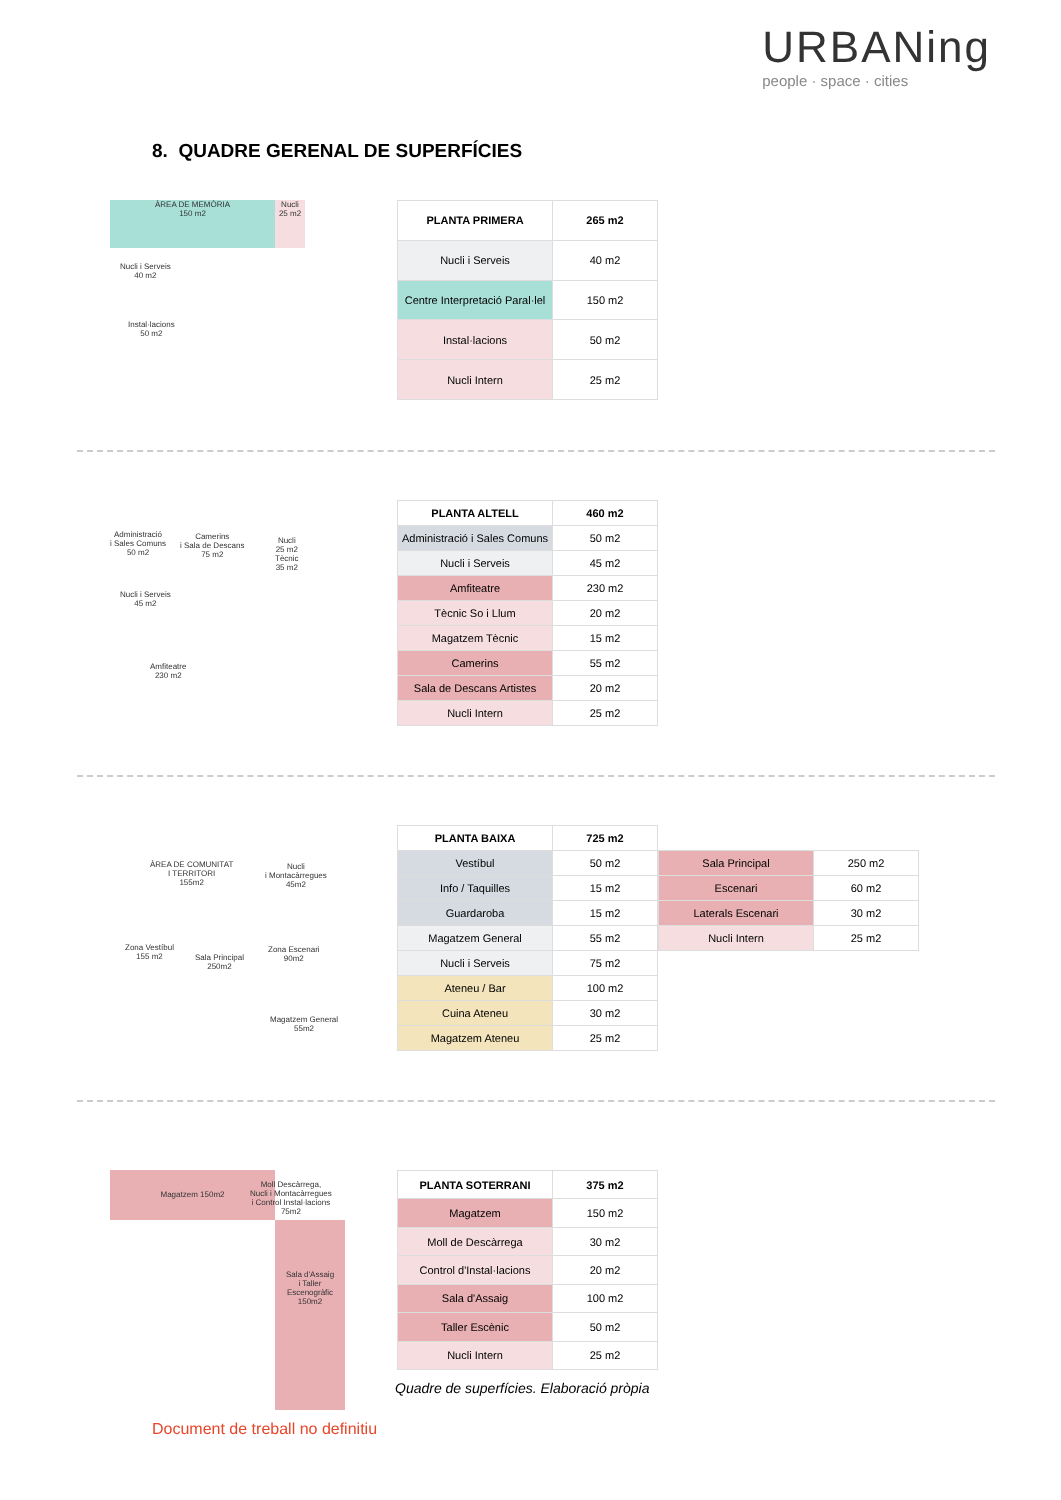URBANing
people · space · cities
8. QUADRE GERENAL DE SUPERFÍCIES
ÀREA DE MEMÒRIA
150 m2
Nucli
25 m2
Nucli i Serveis
40 m2
Instal·lacions
50 m2
| PLANTA PRIMERA | 265 m2 |
| --- | --- |
| Nucli i Serveis | 40 m2 |
| Centre Interpretació Paral·lel | 150 m2 |
| Instal·lacions | 50 m2 |
| Nucli Intern | 25 m2 |
Administració
i Sales Comuns
50 m2
Camerins
i Sala de Descans
75 m2
Nucli
25 m2
Tècnic
35 m2
Nucli i Serveis
45 m2
Amfiteatre
230 m2
| PLANTA ALTELL | 460 m2 |
| --- | --- |
| Administració i Sales Comuns | 50 m2 |
| Nucli i Serveis | 45 m2 |
| Amfiteatre | 230 m2 |
| Tècnic So i Llum | 20 m2 |
| Magatzem Tècnic | 15 m2 |
| Camerins | 55 m2 |
| Sala de Descans Artistes | 20 m2 |
| Nucli Intern | 25 m2 |
ÀREA DE COMUNITAT
I TERRITORI
155m2
Nucli
i Montacàrregues
45m2
Zona Vestíbul
155 m2
Sala Principal
250m2
Zona Escenari
90m2
Magatzem General
55m2
| PLANTA BAIXA | 725 m2 |
| --- | --- |
| Vestíbul | 50 m2 |
| Info / Taquilles | 15 m2 |
| Guardaroba | 15 m2 |
| Magatzem General | 55 m2 |
| Nucli i Serveis | 75 m2 |
| Ateneu / Bar | 100 m2 |
| Cuina Ateneu | 30 m2 |
| Magatzem Ateneu | 25 m2 |
| Sala Principal | 250 m2 |
| Escenari | 60 m2 |
| Laterals Escenari | 30 m2 |
| Nucli Intern | 25 m2 |
Magatzem 150m2
Moll Descàrrega,
Nucli i Montacàrregues
i Control Instal·lacions
75m2
Sala d'Assaig
i Taller Escenogràfic
150m2
| PLANTA SOTERRANI | 375 m2 |
| --- | --- |
| Magatzem | 150 m2 |
| Moll de Descàrrega | 30 m2 |
| Control d'Instal·lacions | 20 m2 |
| Sala d'Assaig | 100 m2 |
| Taller Escènic | 50 m2 |
| Nucli Intern | 25 m2 |
Quadre de superfícies. Elaboració pròpia
Document de treball no definitiu